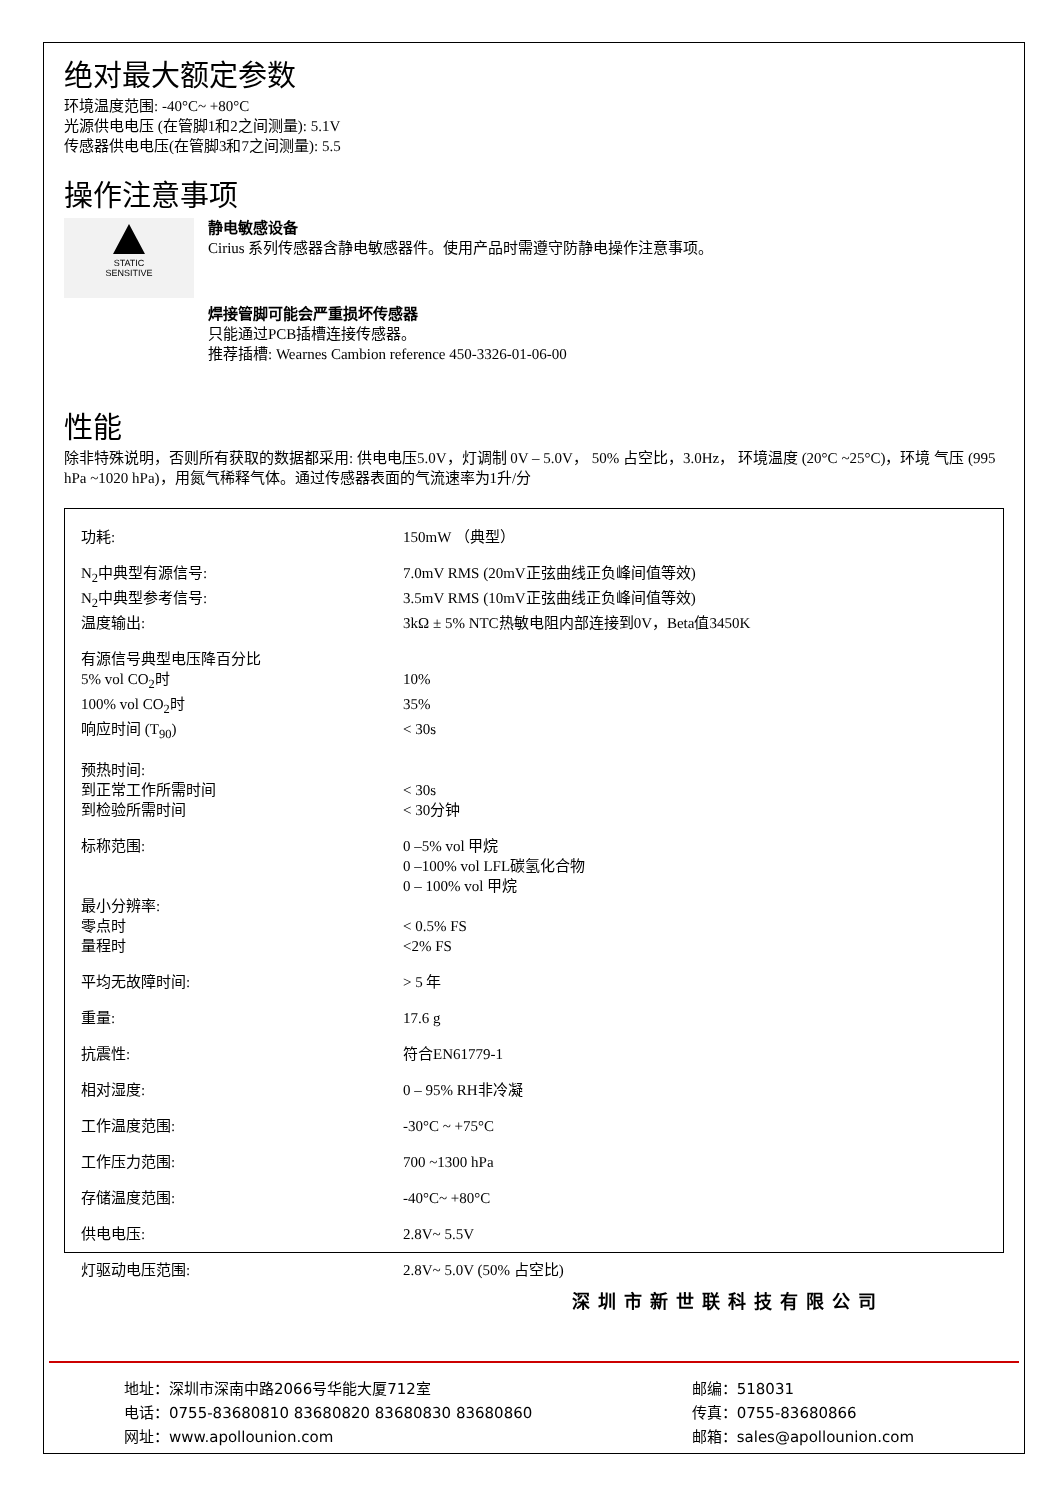绝对最大额定参数
环境温度范围: -40°C~ +80°C
光源供电电压 (在管脚1和2之间测量): 5.1V
传感器供电电压(在管脚3和7之间测量): 5.5
操作注意事项
STATIC
SENSITIVE
静电敏感设备
Cirius 系列传感器含静电敏感器件。使用产品时需遵守防静电操作注意事项。
焊接管脚可能会严重损坏传感器
只能通过PCB插槽连接传感器。
推荐插槽: Wearnes Cambion reference 450-3326-01-06-00
性能
除非特殊说明，否则所有获取的数据都采用: 供电电压5.0V，灯调制 0V – 5.0V， 50% 占空比，3.0Hz， 环境温度 (20°C ~25°C)，环境 气压 (995 hPa ~1020 hPa)，用氮气稀释气体。通过传感器表面的气流速率为1升/分
| 功耗: | 150mW （典型） |
| N<sub>2</sub>中典型有源信号: | 7.0mV RMS (20mV正弦曲线正负峰间值等效) |
| N<sub>2</sub>中典型参考信号: | 3.5mV RMS (10mV正弦曲线正负峰间值等效) |
| 温度输出: | 3kΩ ± 5% NTC热敏电阻内部连接到0V，Beta值3450K |
| 有源信号典型电压降百分比 | |
| 5% vol CO<sub>2</sub>时 | 10% |
| 100% vol CO<sub>2</sub>时 | 35% |
| 响应时间 (T<sub>90</sub>) | < 30s |
| 预热时间: | |
| 到正常工作所需时间 | < 30s |
| 到检验所需时间 | < 30分钟 |
| 标称范围: | 0 –5% vol 甲烷 0 –100% vol LFL碳氢化合物 0 – 100% vol 甲烷 |
| 最小分辨率: | |
| 零点时 | < 0.5% FS |
| 量程时 | <2% FS |
| 平均无故障时间: | > 5 年 |
| 重量: | 17.6 g |
| 抗震性: | 符合EN61779-1 |
| 相对湿度: | 0 – 95% RH非冷凝 |
| 工作温度范围: | -30°C ~ +75°C |
| 工作压力范围: | 700 ~1300 hPa |
| 存储温度范围: | -40°C~ +80°C |
| 供电电压: | 2.8V~ 5.5V |
| 灯驱动电压范围: | 2.8V~ 5.0V (50% 占空比) |
深圳市新世联科技有限公司
地址：深圳市深南中路2066号华能大厦712室
电话：0755-83680810 83680820 83680830 83680860
网址：www.apollounion.com
邮编：518031
传真：0755-83680866
邮箱：sales@apollounion.com